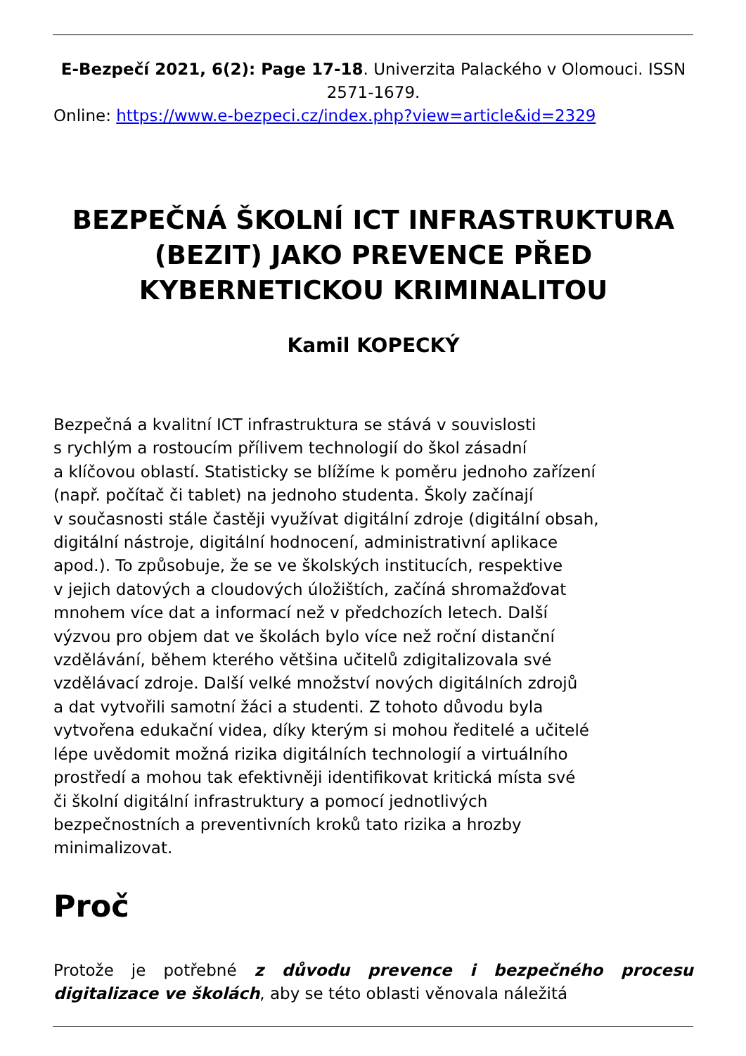E-Bezpečí 2021, 6(2): Page 17-18. Univerzita Palackého v Olomouci. ISSN 2571-1679.
Online: https://www.e-bezpeci.cz/index.php?view=article&id=2329
BEZPEČNÁ ŠKOLNÍ ICT INFRASTRUKTURA (BEZIT) JAKO PREVENCE PŘED KYBERNETICKOU KRIMINALITOU
Kamil KOPECKÝ
Bezpečná a kvalitní ICT infrastruktura se stává v souvislosti
s rychlým a rostoucím přílivem technologií do škol zásadní
a klíčovou oblastí. Statisticky se blížíme k poměru jednoho zařízení
(např. počítač či tablet) na jednoho studenta. Školy začínají
v současnosti stále častěji využívat digitální zdroje (digitální obsah,
digitální nástroje, digitální hodnocení, administrativní aplikace
apod.). To způsobuje, že se ve školských institucích, respektive
v jejich datových a cloudových úložištích, začíná shromažďovat
mnohem více dat a informací než v předchozích letech. Další
výzvou pro objem dat ve školách bylo více než roční distanční
vzdělávání, během kterého většina učitelů zdigitalizovala své
vzdělávací zdroje. Další velké množství nových digitálních zdrojů
a dat vytvořili samotní žáci a studenti. Z tohoto důvodu byla
vytvořena edukační videa, díky kterým si mohou ředitelé a učitelé
lépe uvědomit možná rizika digitálních technologií a virtuálního
prostředí a mohou tak efektivněji identifikovat kritická místa své
či školní digitální infrastruktury a pomocí jednotlivých
bezpečnostních a preventivních kroků tato rizika a hrozby
minimalizovat.
Proč
Protože je potřebné z důvodu prevence i bezpečného procesu digitalizace ve školách, aby se této oblasti věnovala náležitá